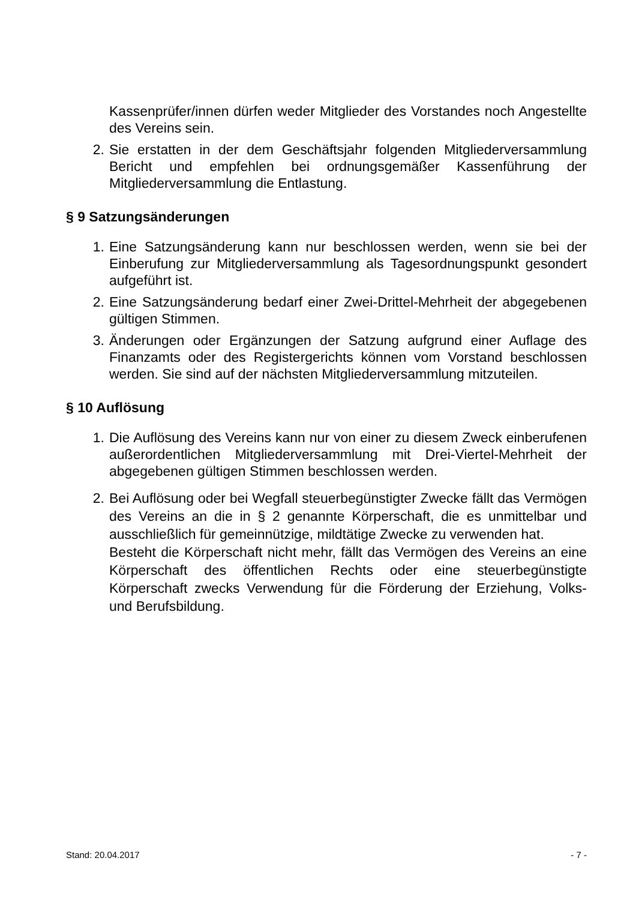Kassenprüfer/innen dürfen weder Mitglieder des Vorstandes noch Angestellte des Vereins sein.
2. Sie erstatten in der dem Geschäftsjahr folgenden Mitgliederversammlung Bericht und empfehlen bei ordnungsgemäßer Kassenführung der Mitgliederversammlung die Entlastung.
§ 9 Satzungsänderungen
1. Eine Satzungsänderung kann nur beschlossen werden, wenn sie bei der Einberufung zur Mitgliederversammlung als Tagesordnungspunkt gesondert aufgeführt ist.
2. Eine Satzungsänderung bedarf einer Zwei-Drittel-Mehrheit der abgegebenen gültigen Stimmen.
3. Änderungen oder Ergänzungen der Satzung aufgrund einer Auflage des Finanzamts oder des Registergerichts können vom Vorstand beschlossen werden. Sie sind auf der nächsten Mitgliederversammlung mitzuteilen.
§ 10 Auflösung
1. Die Auflösung des Vereins kann nur von einer zu diesem Zweck einberufenen außerordentlichen Mitgliederversammlung mit Drei-Viertel-Mehrheit der abgegebenen gültigen Stimmen beschlossen werden.
2. Bei Auflösung oder bei Wegfall steuerbegünstigter Zwecke fällt das Vermögen des Vereins an die in § 2 genannte Körperschaft, die es unmittelbar und ausschließlich für gemeinnützige, mildtätige Zwecke zu verwenden hat.
Besteht die Körperschaft nicht mehr, fällt das Vermögen des Vereins an eine Körperschaft des öffentlichen Rechts oder eine steuerbegünstigte Körperschaft zwecks Verwendung für die Förderung der Erziehung, Volks- und Berufsbildung.
Stand: 20.04.2017 - 7 -